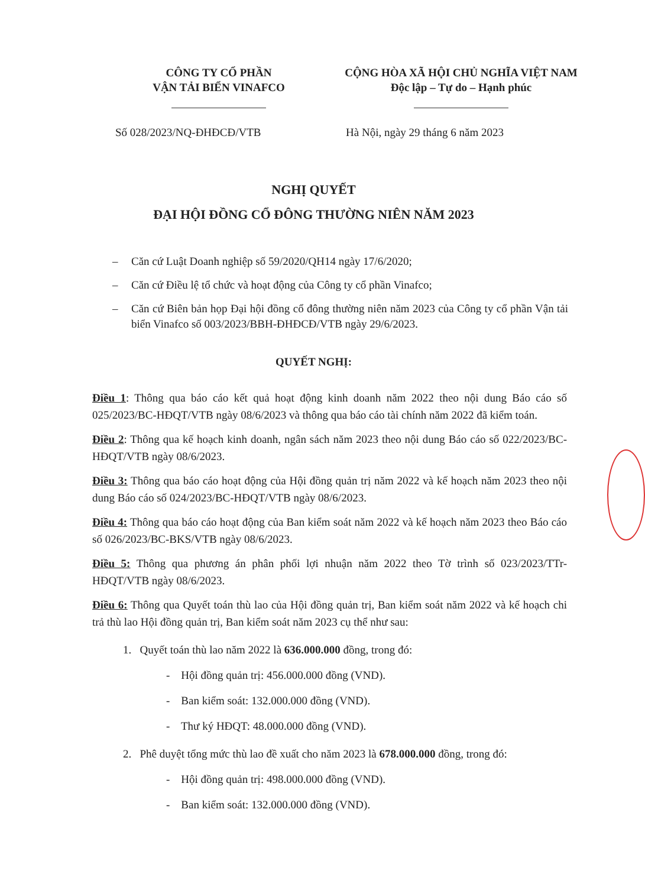CÔNG TY CỔ PHẦN
VẬN TẢI BIỂN VINAFCO
CỘNG HÒA XÃ HỘI CHỦ NGHĨA VIỆT NAM
Độc lập – Tự do – Hạnh phúc
Số 028/2023/NQ-ĐHĐCĐ/VTB Hà Nội, ngày 29 tháng 6 năm 2023
NGHỊ QUYẾT
ĐẠI HỘI ĐỒNG CỔ ĐÔNG THƯỜNG NIÊN NĂM 2023
– Căn cứ Luật Doanh nghiệp số 59/2020/QH14 ngày 17/6/2020;
– Căn cứ Điều lệ tổ chức và hoạt động của Công ty cổ phần Vinafco;
– Căn cứ Biên bản họp Đại hội đồng cổ đông thường niên năm 2023 của Công ty cổ phần Vận tải biển Vinafco số 003/2023/BBH-ĐHĐCĐ/VTB ngày 29/6/2023.
QUYẾT NGHỊ:
Điều 1: Thông qua báo cáo kết quả hoạt động kinh doanh năm 2022 theo nội dung Báo cáo số 025/2023/BC-HĐQT/VTB ngày 08/6/2023 và thông qua báo cáo tài chính năm 2022 đã kiểm toán.
Điều 2: Thông qua kế hoạch kinh doanh, ngân sách năm 2023 theo nội dung Báo cáo số 022/2023/BC-HĐQT/VTB ngày 08/6/2023.
Điều 3: Thông qua báo cáo hoạt động của Hội đồng quản trị năm 2022 và kế hoạch năm 2023 theo nội dung Báo cáo số 024/2023/BC-HĐQT/VTB ngày 08/6/2023.
Điều 4: Thông qua báo cáo hoạt động của Ban kiểm soát năm 2022 và kế hoạch năm 2023 theo Báo cáo số 026/2023/BC-BKS/VTB ngày 08/6/2023.
Điều 5: Thông qua phương án phân phối lợi nhuận năm 2022 theo Tờ trình số 023/2023/TTr-HĐQT/VTB ngày 08/6/2023.
Điều 6: Thông qua Quyết toán thù lao của Hội đồng quản trị, Ban kiểm soát năm 2022 và kế hoạch chi trả thù lao Hội đồng quản trị, Ban kiểm soát năm 2023 cụ thể như sau:
1. Quyết toán thù lao năm 2022 là 636.000.000 đồng, trong đó:
- Hội đồng quản trị: 456.000.000 đồng (VND).
- Ban kiểm soát: 132.000.000 đồng (VND).
- Thư ký HĐQT: 48.000.000 đồng (VND).
2. Phê duyệt tổng mức thù lao đề xuất cho năm 2023 là 678.000.000 đồng, trong đó:
- Hội đồng quản trị: 498.000.000 đồng (VND).
- Ban kiểm soát: 132.000.000 đồng (VND).